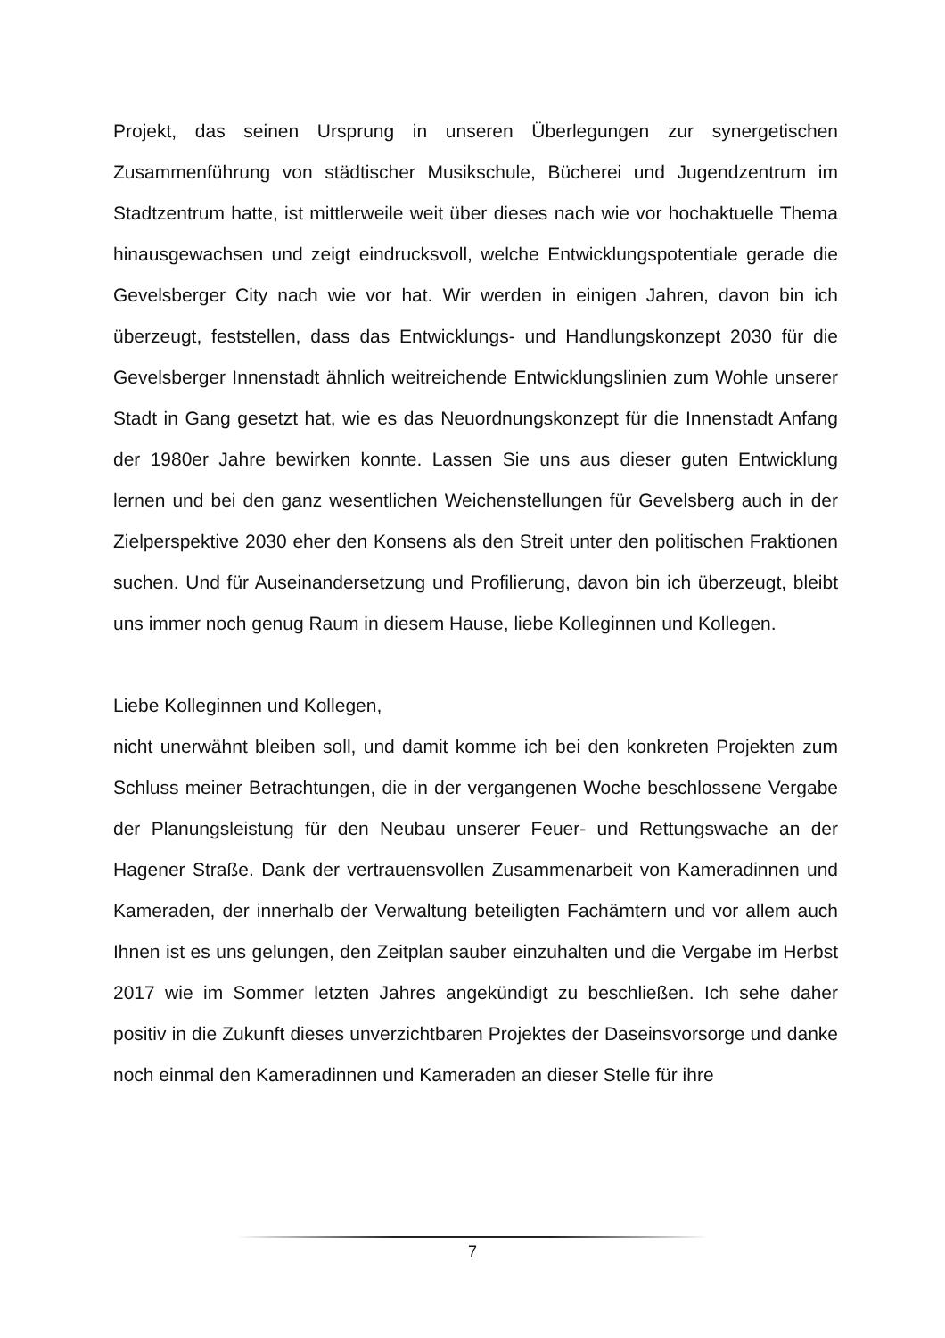Projekt, das seinen Ursprung in unseren Überlegungen zur synergetischen Zusammenführung von städtischer Musikschule, Bücherei und Jugendzentrum im Stadtzentrum hatte, ist mittlerweile weit über dieses nach wie vor hochaktuelle Thema hinausgewachsen und zeigt eindrucksvoll, welche Entwicklungspotentiale gerade die Gevelsberger City nach wie vor hat. Wir werden in einigen Jahren, davon bin ich überzeugt, feststellen, dass das Entwicklungs- und Handlungskonzept 2030 für die Gevelsberger Innenstadt ähnlich weitreichende Entwicklungslinien zum Wohle unserer Stadt in Gang gesetzt hat, wie es das Neuordnungskonzept für die Innenstadt Anfang der 1980er Jahre bewirken konnte. Lassen Sie uns aus dieser guten Entwicklung lernen und bei den ganz wesentlichen Weichenstellungen für Gevelsberg auch in der Zielperspektive 2030 eher den Konsens als den Streit unter den politischen Fraktionen suchen. Und für Auseinandersetzung und Profilierung, davon bin ich überzeugt, bleibt uns immer noch genug Raum in diesem Hause, liebe Kolleginnen und Kollegen.
Liebe Kolleginnen und Kollegen,
nicht unerwähnt bleiben soll, und damit komme ich bei den konkreten Projekten zum Schluss meiner Betrachtungen, die in der vergangenen Woche beschlossene Vergabe der Planungsleistung für den Neubau unserer Feuer- und Rettungswache an der Hagener Straße. Dank der vertrauensvollen Zusammenarbeit von Kameradinnen und Kameraden, der innerhalb der Verwaltung beteiligten Fachämtern und vor allem auch Ihnen ist es uns gelungen, den Zeitplan sauber einzuhalten und die Vergabe im Herbst 2017 wie im Sommer letzten Jahres angekündigt zu beschließen. Ich sehe daher positiv in die Zukunft dieses unverzichtbaren Projektes der Daseinsvorsorge und danke noch einmal den Kameradinnen und Kameraden an dieser Stelle für ihre
7